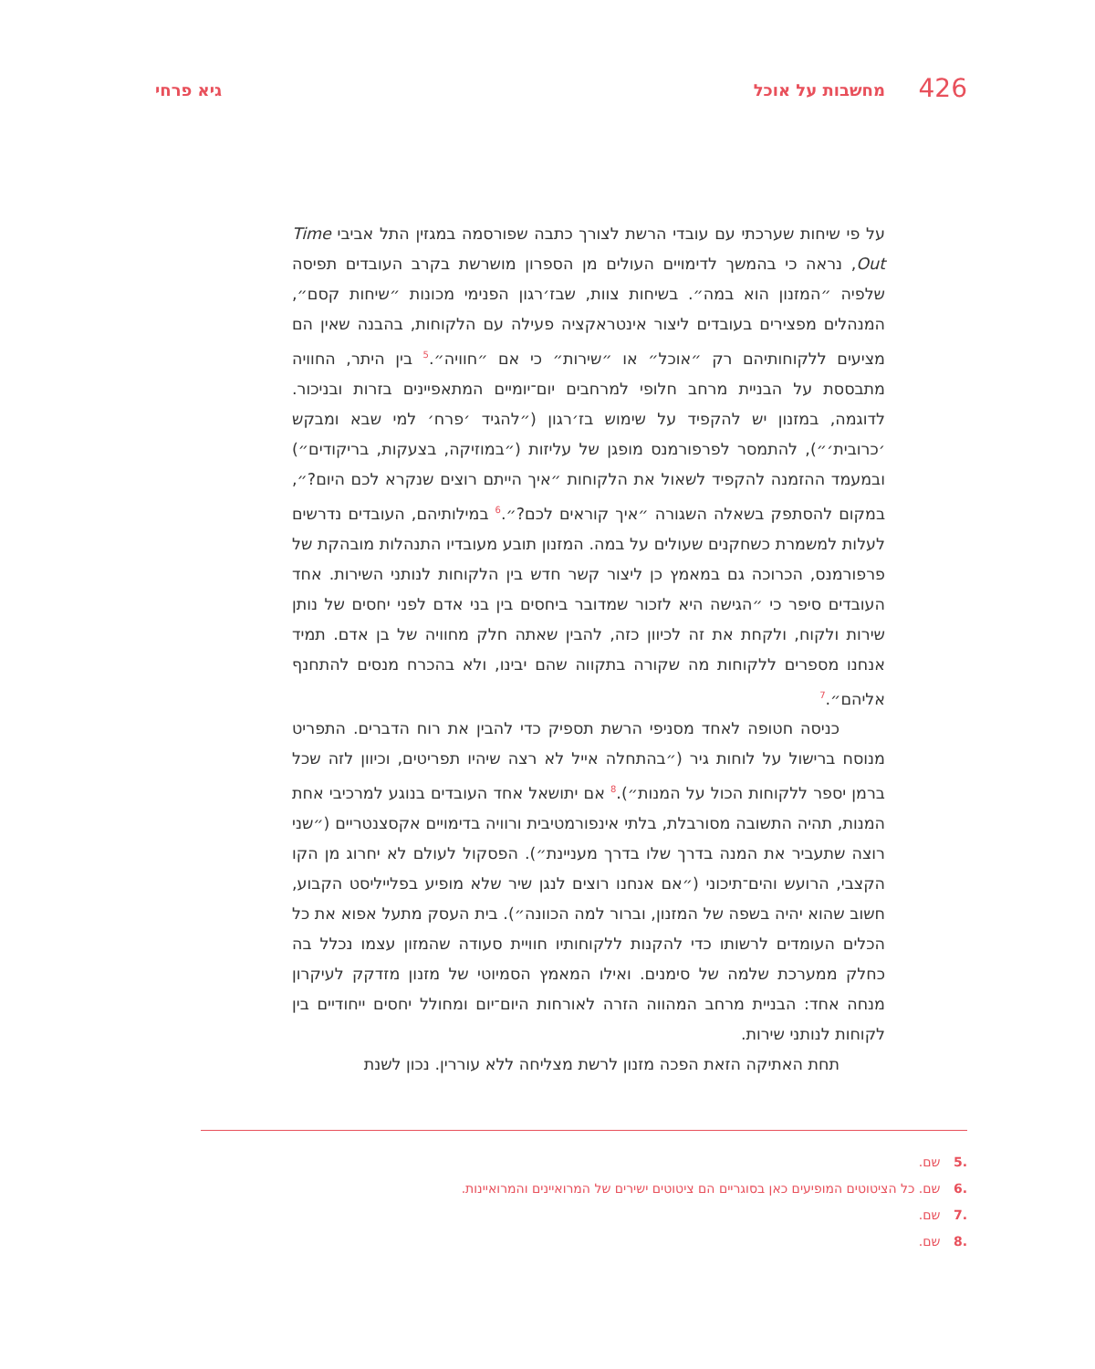426 מחשבות על אוכל גיא פרחי
על פי שיחות שערכתי עם עובדי הרשת לצורך כתבה שפורסמה במגזין התל אביבי Time Out, נראה כי בהמשך לדימויים העולים מן הספרון מושרשת בקרב העובדים תפיסה שלפיה ״המזנון הוא במה״. בשיחות צוות, שבז׳רגון הפנימי מכונות ״שיחות קסם״, המנהלים מפצירים בעובדים ליצור אינטראקציה פעילה עם הלקוחות, בהבנה שאין הם מציעים ללקוחותיהם רק ״אוכל״ או ״שירות״ כי אם ״חוויה״.<sup>5</sup> בין היתר, החוויה מתבססת על הבניית מרחב חלופי למרחבים יום־יומיים המתאפיינים בזרות ובניכור. לדוגמה, במזנון יש להקפיד על שימוש בז׳רגון (״להגיד ׳פרח׳ למי שבא ומבקש ׳כרובית׳״), להתמסר לפרפורמנס מופגן של עליזות (״במוזיקה, בצעקות, בריקודים״) ובמעמד ההזמנה להקפיד לשאול את הלקוחות ״איך הייתם רוצים שנקרא לכם היום?״, במקום להסתפק בשאלה השגורה ״איך קוראים לכם?״.<sup>6</sup> במילותיהם, העובדים נדרשים לעלות למשמרת כשחקנים שעולים על במה. המזנון תובע מעובדיו התנהלות מובהקת של פרפורמנס, הכרוכה גם במאמץ כן ליצור קשר חדש בין הלקוחות לנותני השירות. אחד העובדים סיפר כי ״הגישה היא לזכור שמדובר ביחסים בין בני אדם לפני יחסים של נותן שירות ולקוח, ולקחת את זה לכיוון כזה, להבין שאתה חלק מחוויה של בן אדם. תמיד אנחנו מספרים ללקוחות מה שקורה בתקווה שהם יבינו, ולא בהכרח מנסים להתחנף אליהם״.<sup>7</sup>
כניסה חטופה לאחד מסניפי הרשת תספיק כדי להבין את רוח הדברים. התפריט מנוסח ברישול על לוחות גיר (״בהתחלה אייל לא רצה שיהיו תפריטים, וכיוון לזה שכל ברמן יספר ללקוחות הכול על המנות״).<sup>8</sup> אם יתושאל אחד העובדים בנוגע למרכיבי אחת המנות, תהיה התשובה מסורבלת, בלתי אינפורמטיבית ורוויה בדימויים אקסצנטריים (״שני רוצה שתעביר את המנה בדרך שלו בדרך מעניינת״). הפסקול לעולם לא יחרוג מן הקו הקצבי, הרועש והים־תיכוני (״אם אנחנו רוצים לנגן שיר שלא מופיע בפלייליסט הקבוע, חשוב שהוא יהיה בשפה של המזנון, וברור למה הכוונה״). בית העסק מתעל אפוא את כל הכלים העומדים לרשותו כדי להקנות ללקוחותיו חוויית סעודה שהמזון עצמו נכלל בה כחלק ממערכת שלמה של סימנים. ואילו המאמץ הסמיוטי של מזנון מזדקק לעיקרון מנחה אחד: הבניית מרחב המהווה הזרה לאורחות היום־יום ומחולל יחסים ייחודיים בין לקוחות לנותני שירות.
תחת האתיקה הזאת הפכה מזנון לרשת מצליחה ללא עוררין. נכון לשנת
.5 שם.
.6 שם. כל הציטוטים המופיעים כאן בסוגריים הם ציטוטים ישירים של המרואיינים והמרואיינות.
.7 שם.
.8 שם.